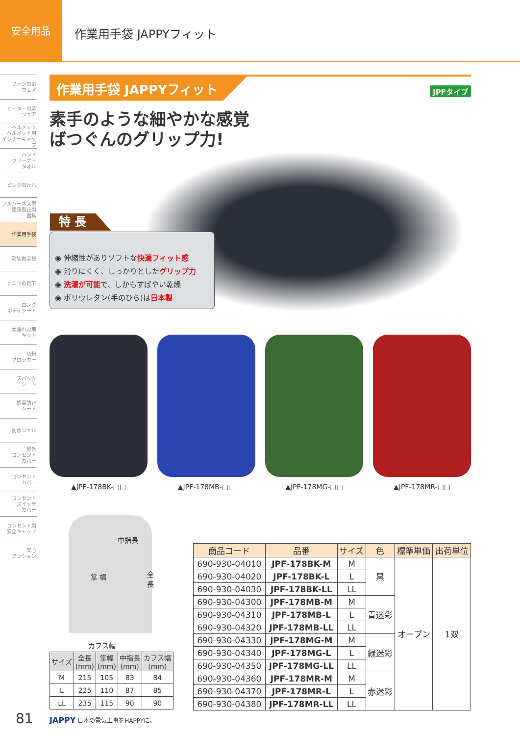安全用品
作業用手袋 JAPPYフィット
ファン対応
ウェア
ヒーター対応
ウェア
ヘルメット
ヘルメット用
インナーキャップ
ハンド
クリーナー
タオル
ピンク石けん
フルハーネス型
墜落制止用
器具
作業用手袋
耐切創手袋
ヒミツの靴下
ロング
ボディシート
水濡れ対策
キット
切粉
ブロッカー
スパッタ
シート
感電防止
シート
防水ジェル
屋外
コンセント
カバー
コンセント
カバー
コンセント
スイッチ
カバー
コンセント用
安全キャップ
安心
クッション
作業用手袋 JAPPYフィット
JPFタイプ
素手のような細やかな感覚
ばつぐんのグリップ力!
特 長
◉ 伸縮性がありソフトな快適フィット感
◉ 滑りにくく、しっかりとしたグリップ力
◉ 洗濯が可能で、しかもすばやい乾燥
◉ ポリウレタン(手のひら)は日本製
▲JPF-178BK-□□ ▲JPF-178MB-□□ ▲JPF-178MG-□□ ▲JPF-178MR-□□
中指長
掌 幅 全長
カフス幅
| サイズ | 全長 (mm) | 掌幅 (mm) | 中指長 (mm) | カフス幅 (mm) |
| --- | --- | --- | --- | --- |
| M | 215 | 105 | 83 | 84 |
| L | 225 | 110 | 87 | 85 |
| LL | 235 | 115 | 90 | 90 |
| 商品コード | 品番 | サイズ | 色 | 標準単価 | 出荷単位 |
| --- | --- | --- | --- | --- | --- |
| 690-930-04010 | JPF-178BK-M | M | 黒 | オープン | 1双 |
| 690-930-04020 | JPF-178BK-L | L | | | |
| 690-930-04030 | JPF-178BK-LL | LL | | | |
| 690-930-04300 | JPF-178MB-M | M | 青迷彩 | | |
| 690-930-04310 | JPF-178MB-L | L | | | |
| 690-930-04320 | JPF-178MB-LL | LL | | | |
| 690-930-04330 | JPF-178MG-M | M | 緑迷彩 | | |
| 690-930-04340 | JPF-178MG-L | L | | | |
| 690-930-04350 | JPF-178MG-LL | LL | | | |
| 690-930-04360 | JPF-178MR-M | M | 赤迷彩 | | |
| 690-930-04370 | JPF-178MR-L | L | | | |
| 690-930-04380 | JPF-178MR-LL | LL | | | |
81 JAPPY 日本の電気工事をHAPPYに。